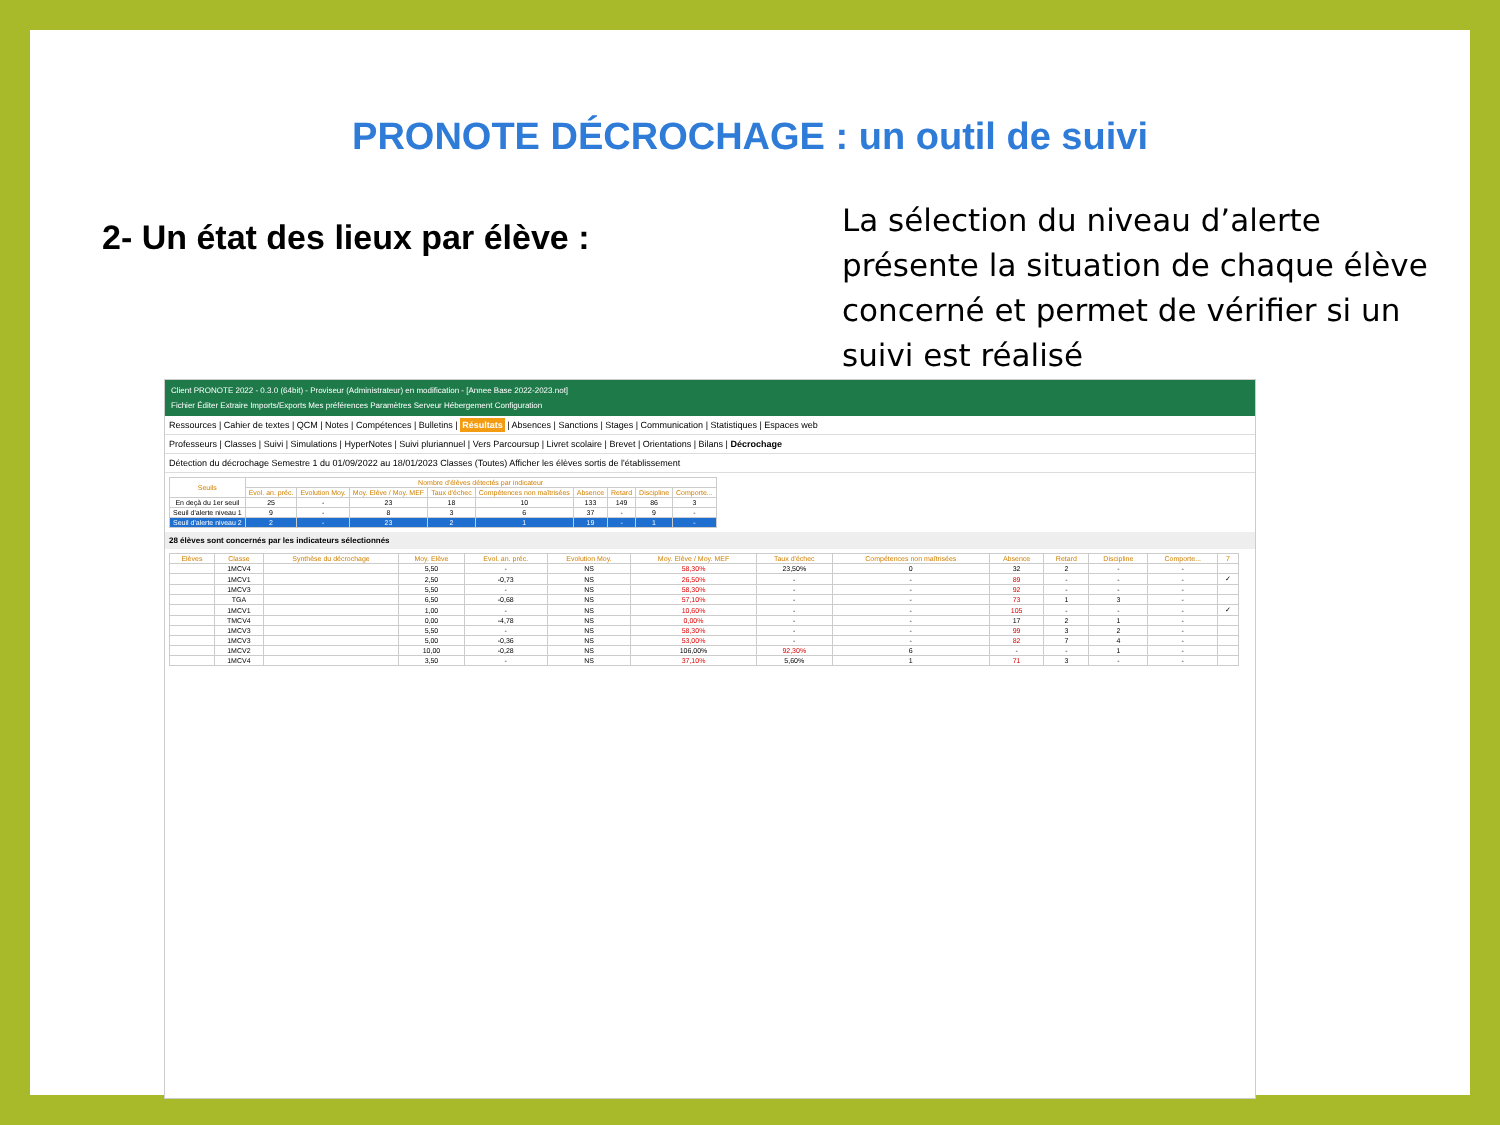PRONOTE DÉCROCHAGE : un outil de suivi
2- Un état des lieux par élève :
La sélection du niveau d’alerte présente la situation de chaque élève concerné et permet de vérifier si un suivi est réalisé
Client PRONOTE 2022 - 0.3.0 (64bit) - Proviseur (Administrateur) en modification - [Annee Base 2022-2023.not]
Fichier Éditer Extraire Imports/Exports Mes préférences Paramètres Serveur Hébergement Configuration
Ressources | Cahier de textes | QCM | Notes | Compétences | Bulletins | Résultats | Absences | Sanctions | Stages | Communication | Statistiques | Espaces web
Professeurs | Classes | Suivi | Simulations | HyperNotes | Suivi pluriannuel | Vers Parcoursup | Livret scolaire | Brevet | Orientations | Bilans | Décrochage
Détection du décrochage Semestre 1 du 01/09/2022 au 18/01/2023 Classes (Toutes) Afficher les élèves sortis de l'établissement
| Seuils | Nombre d'élèves détectés par indicateur | | | | | | | | |
| --- | --- | --- | --- | --- | --- | --- | --- | --- | --- |
| | Evol. an. préc. | Evolution Moy. | Moy. Elève / Moy. MEF | Taux d'échec | Compétences non maîtrisées | Absence | Retard | Discipline | Comporte... |
| En deçà du 1er seuil | 25 | - | 23 | 18 | 10 | 133 | 149 | 86 | 3 |
| Seuil d'alerte niveau 1 | 9 | - | 8 | 3 | 6 | 37 | - | 9 | - |
| Seuil d'alerte niveau 2 | 2 | - | 23 | 2 | 1 | 19 | - | 1 | - |
28 élèves sont concernés par les indicateurs sélectionnés
| Elèves | Classe | Synthèse du décrochage | Moy. Elève | Evol. an. préc. | Evolution Moy. | Moy. Elève / Moy. MEF | Taux d'échec | Compétences non maîtrisées | Absence | Retard | Discipline | Comporte... | 7 |
| --- | --- | --- | --- | --- | --- | --- | --- | --- | --- | --- | --- | --- | --- |
| | 1MCV4 | | 5,50 | - | NS | 58,30% | 23,50% | 0 | 32 | 2 | - | - | |
| | 1MCV1 | | 2,50 | -0,73 | NS | 26,50% | - | - | 89 | - | - | - | ✓ |
| | 1MCV3 | | 5,50 | - | NS | 58,30% | - | - | 92 | - | - | - | |
| | TGA | | 6,50 | -0,68 | NS | 57,10% | - | - | 73 | 1 | 3 | - | |
| | 1MCV1 | | 1,00 | - | NS | 10,60% | - | - | 105 | - | - | - | ✓ |
| | TMCV4 | | 0,00 | -4,78 | NS | 0,00% | - | - | 17 | 2 | 1 | - | |
| | 1MCV3 | | 5,50 | - | NS | 58,30% | - | - | 99 | 3 | 2 | - | |
| | 1MCV3 | | 5,00 | -0,36 | NS | 53,00% | - | - | 82 | 7 | 4 | - | |
| | 1MCV2 | | 10,00 | -0,28 | NS | 106,00% | 92,30% | 6 | - | - | 1 | - | |
| | 1MCV4 | | 3,50 | - | NS | 37,10% | 5,60% | 1 | 71 | 3 | - | - | |